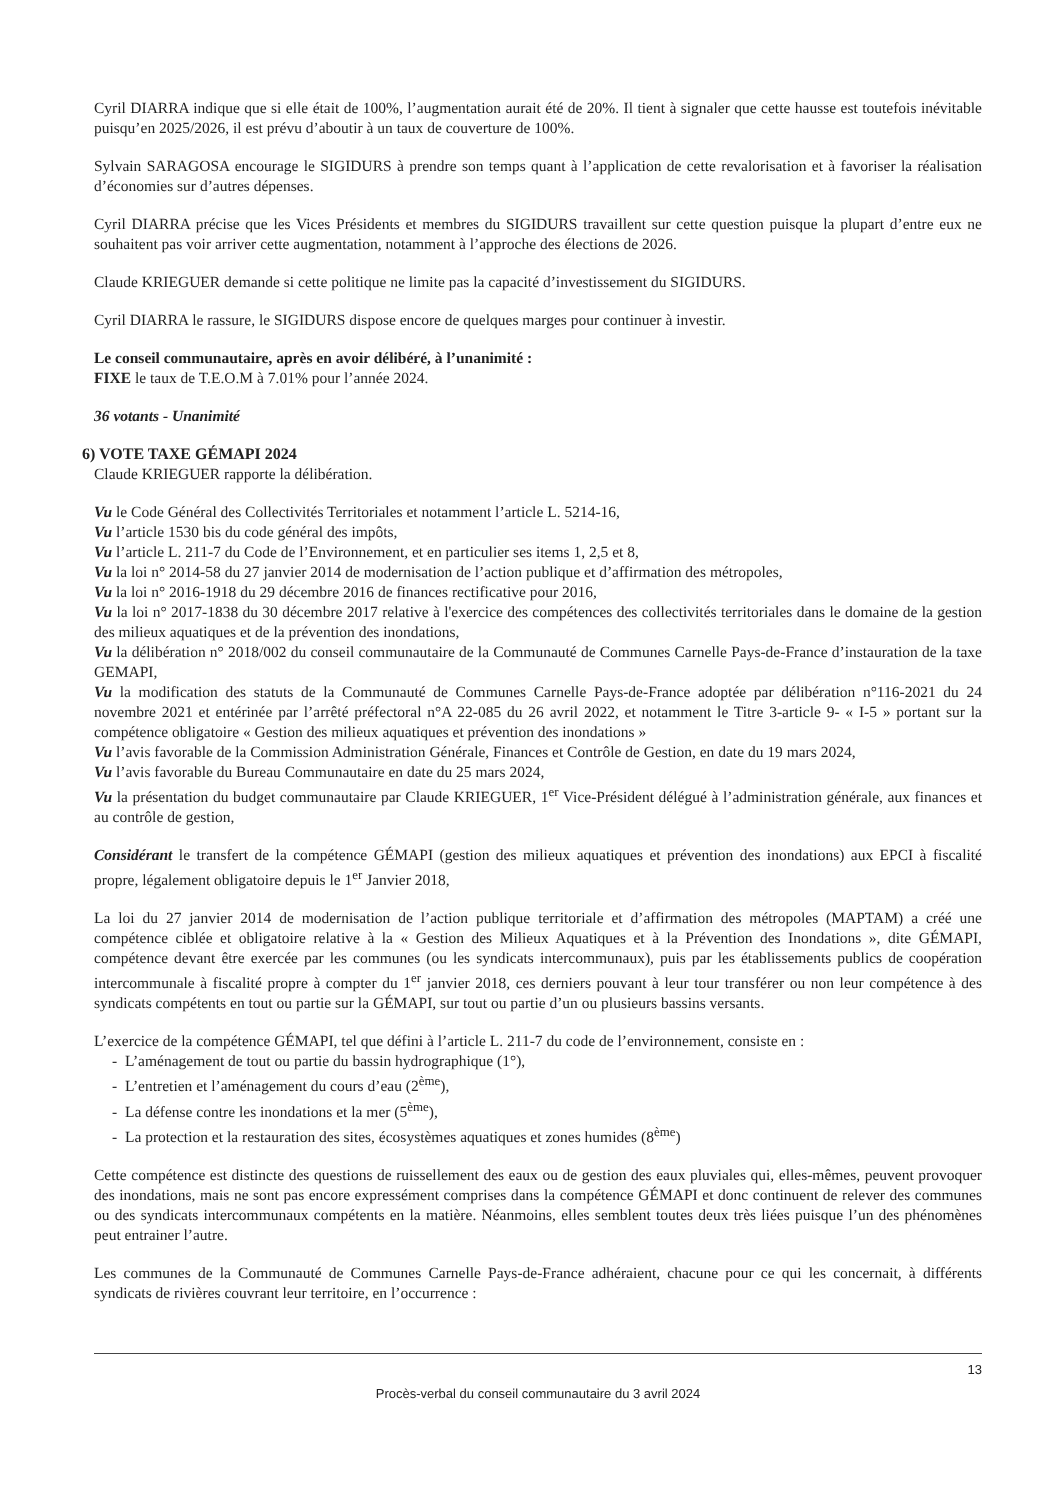Cyril DIARRA indique que si elle était de 100%, l’augmentation aurait été de 20%. Il tient à signaler que cette hausse est toutefois inévitable puisqu’en 2025/2026, il est prévu d’aboutir à un taux de couverture de 100%.
Sylvain SARAGOSA encourage le SIGIDURS à prendre son temps quant à l’application de cette revalorisation et à favoriser la réalisation d’économies sur d’autres dépenses.
Cyril DIARRA précise que les Vices Présidents et membres du SIGIDURS travaillent sur cette question puisque la plupart d’entre eux ne souhaitent pas voir arriver cette augmentation, notamment à l’approche des élections de 2026.
Claude KRIEGUER demande si cette politique ne limite pas la capacité d’investissement du SIGIDURS.
Cyril DIARRA le rassure, le SIGIDURS dispose encore de quelques marges pour continuer à investir.
Le conseil communautaire, après en avoir délibéré, à l’unanimité :
FIXE le taux de T.E.O.M à 7.01% pour l’année 2024.
36 votants - Unanimité
6) VOTE TAXE GÉMAPI 2024
Claude KRIEGUER rapporte la délibération.
Vu le Code Général des Collectivités Territoriales et notamment l’article L. 5214-16,
Vu l’article 1530 bis du code général des impôts,
Vu l’article L. 211-7 du Code de l’Environnement, et en particulier ses items 1, 2,5 et 8,
Vu la loi n° 2014-58 du 27 janvier 2014 de modernisation de l’action publique et d’affirmation des métropoles,
Vu la loi n° 2016-1918 du 29 décembre 2016 de finances rectificative pour 2016,
Vu la loi n° 2017-1838 du 30 décembre 2017 relative à l'exercice des compétences des collectivités territoriales dans le domaine de la gestion des milieux aquatiques et de la prévention des inondations,
Vu la délibération n° 2018/002 du conseil communautaire de la Communauté de Communes Carnelle Pays-de-France d’instauration de la taxe GEMAPI,
Vu la modification des statuts de la Communauté de Communes Carnelle Pays-de-France adoptée par délibération n°116-2021 du 24 novembre 2021 et entérinée par l’arrêté préfectoral n°A 22-085 du 26 avril 2022, et notamment le Titre 3-article 9- « I-5 » portant sur la compétence obligatoire « Gestion des milieux aquatiques et prévention des inondations »
Vu l’avis favorable de la Commission Administration Générale, Finances et Contrôle de Gestion, en date du 19 mars 2024,
Vu l’avis favorable du Bureau Communautaire en date du 25 mars 2024,
Vu la présentation du budget communautaire par Claude KRIEGUER, 1<sup>er</sup> Vice-Président délégué à l’administration générale, aux finances et au contrôle de gestion,
Considérant le transfert de la compétence GÉMAPI (gestion des milieux aquatiques et prévention des inondations) aux EPCI à fiscalité propre, légalement obligatoire depuis le 1<sup>er</sup> Janvier 2018,
La loi du 27 janvier 2014 de modernisation de l’action publique territoriale et d’affirmation des métropoles (MAPTAM) a créé une compétence ciblée et obligatoire relative à la « Gestion des Milieux Aquatiques et à la Prévention des Inondations », dite GÉMAPI, compétence devant être exercée par les communes (ou les syndicats intercommunaux), puis par les établissements publics de coopération intercommunale à fiscalité propre à compter du 1<sup>er</sup> janvier 2018, ces derniers pouvant à leur tour transférer ou non leur compétence à des syndicats compétents en tout ou partie sur la GÉMAPI, sur tout ou partie d’un ou plusieurs bassins versants.
L’exercice de la compétence GÉMAPI, tel que défini à l’article L. 211-7 du code de l’environnement, consiste en :
- L’aménagement de tout ou partie du bassin hydrographique (1°),
- L’entretien et l’aménagement du cours d’eau (2<sup>ème</sup>),
- La défense contre les inondations et la mer (5<sup>ème</sup>),
- La protection et la restauration des sites, écosystèmes aquatiques et zones humides (8<sup>ème</sup>)
Cette compétence est distincte des questions de ruissellement des eaux ou de gestion des eaux pluviales qui, elles-mêmes, peuvent provoquer des inondations, mais ne sont pas encore expressément comprises dans la compétence GÉMAPI et donc continuent de relever des communes ou des syndicats intercommunaux compétents en la matière. Néanmoins, elles semblent toutes deux très liées puisque l’un des phénomènes peut entrainer l’autre.
Les communes de la Communauté de Communes Carnelle Pays-de-France adhéraient, chacune pour ce qui les concernait, à différents syndicats de rivières couvrant leur territoire, en l’occurrence :
13
Procès-verbal du conseil communautaire du 3 avril 2024